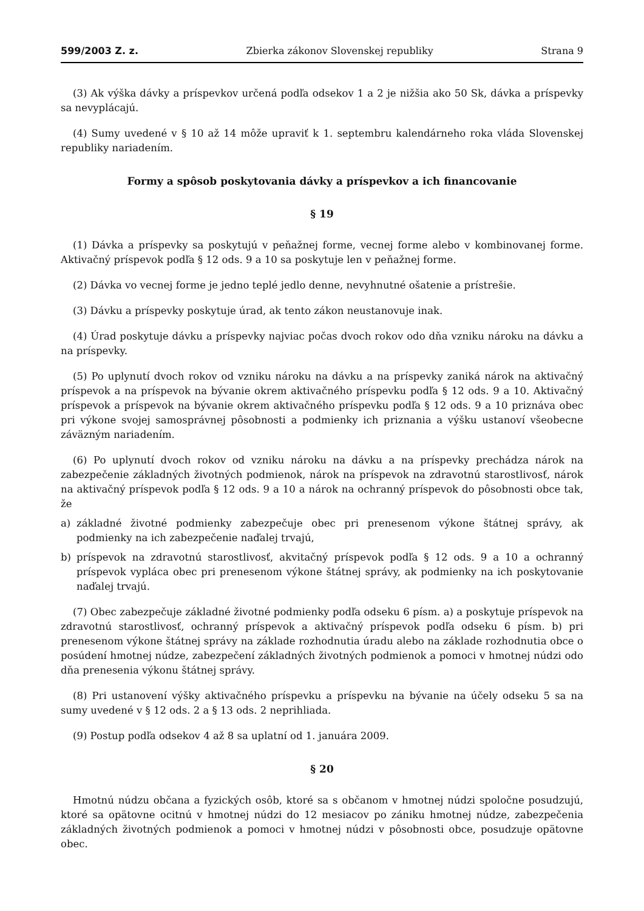599/2003 Z. z. Zbierka zákonov Slovenskej republiky Strana 9
(3) Ak výška dávky a príspevkov určená podľa odsekov 1 a 2 je nižšia ako 50 Sk, dávka a príspevky sa nevyplácajú.
(4) Sumy uvedené v § 10 až 14 môže upraviť k 1. septembru kalendárneho roka vláda Slovenskej republiky nariadením.
Formy a spôsob poskytovania dávky a príspevkov a ich financovanie
§ 19
(1) Dávka a príspevky sa poskytujú v peňažnej forme, vecnej forme alebo v kombinovanej forme. Aktivačný príspevok podľa § 12 ods. 9 a 10 sa poskytuje len v peňažnej forme.
(2) Dávka vo vecnej forme je jedno teplé jedlo denne, nevyhnutné ošatenie a prístrešie.
(3) Dávku a príspevky poskytuje úrad, ak tento zákon neustanovuje inak.
(4) Úrad poskytuje dávku a príspevky najviac počas dvoch rokov odo dňa vzniku nároku na dávku a na príspevky.
(5) Po uplynutí dvoch rokov od vzniku nároku na dávku a na príspevky zaniká nárok na aktivačný príspevok a na príspevok na bývanie okrem aktivačného príspevku podľa § 12 ods. 9 a 10. Aktivačný príspevok a príspevok na bývanie okrem aktivačného príspevku podľa § 12 ods. 9 a 10 priznáva obec pri výkone svojej samosprávnej pôsobnosti a podmienky ich priznania a výšku ustanoví všeobecne záväzným nariadením.
(6) Po uplynutí dvoch rokov od vzniku nároku na dávku a na príspevky prechádza nárok na zabezpečenie základných životných podmienok, nárok na príspevok na zdravotnú starostlivosť, nárok na aktivačný príspevok podľa § 12 ods. 9 a 10 a nárok na ochranný príspevok do pôsobnosti obce tak, že
a) základné životné podmienky zabezpečuje obec pri prenesenom výkone štátnej správy, ak podmienky na ich zabezpečenie naďalej trvajú,
b) príspevok na zdravotnú starostlivosť, akvitačný príspevok podľa § 12 ods. 9 a 10 a ochranný príspevok vypláca obec pri prenesenom výkone štátnej správy, ak podmienky na ich poskytovanie naďalej trvajú.
(7) Obec zabezpečuje základné životné podmienky podľa odseku 6 písm. a) a poskytuje príspevok na zdravotnú starostlivosť, ochranný príspevok a aktivačný príspevok podľa odseku 6 písm. b) pri prenesenom výkone štátnej správy na základe rozhodnutia úradu alebo na základe rozhodnutia obce o posúdení hmotnej núdze, zabezpečení základných životných podmienok a pomoci v hmotnej núdzi odo dňa prenesenia výkonu štátnej správy.
(8) Pri ustanovení výšky aktivačného príspevku a príspevku na bývanie na účely odseku 5 sa na sumy uvedené v § 12 ods. 2 a § 13 ods. 2 neprihliada.
(9) Postup podľa odsekov 4 až 8 sa uplatní od 1. januára 2009.
§ 20
Hmotnú núdzu občana a fyzických osôb, ktoré sa s občanom v hmotnej núdzi spoločne posudzujú, ktoré sa opätovne ocitnú v hmotnej núdzi do 12 mesiacov po zániku hmotnej núdze, zabezpečenia základných životných podmienok a pomoci v hmotnej núdzi v pôsobnosti obce, posudzuje opätovne obec.